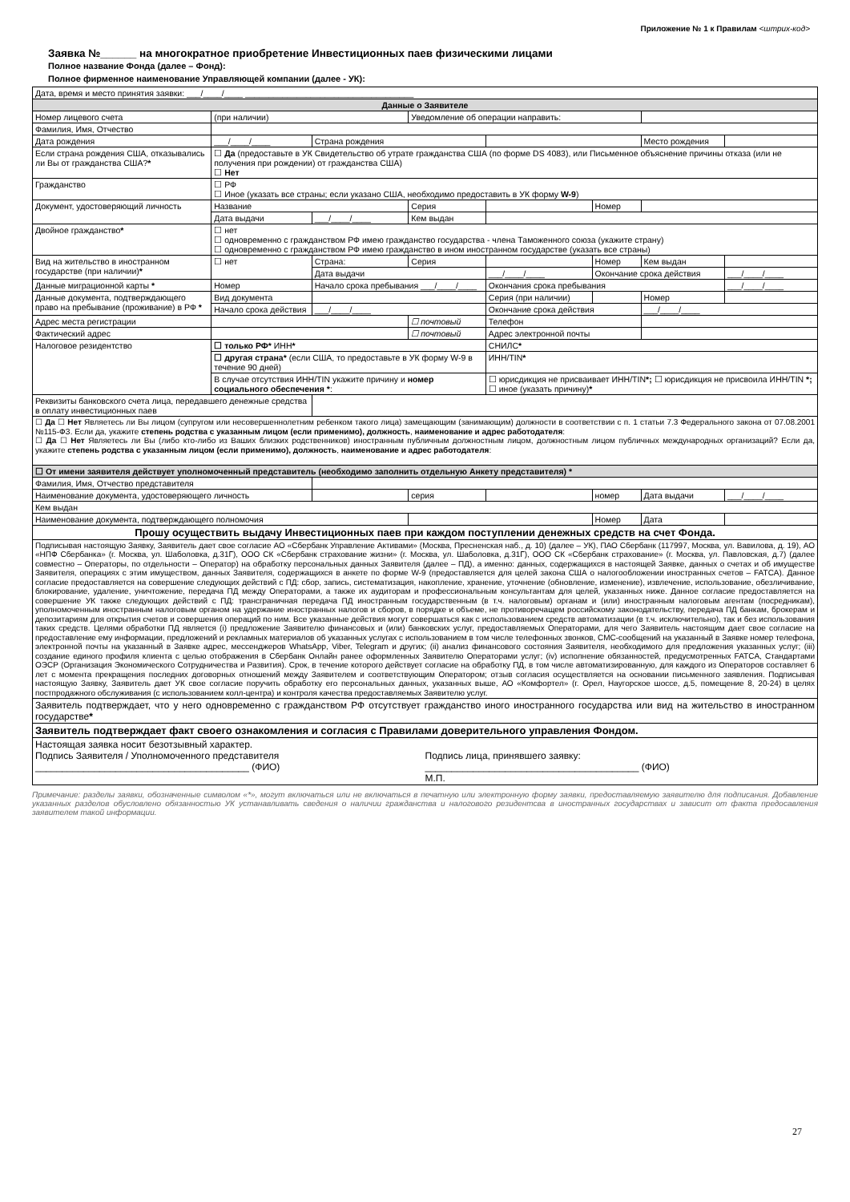Приложение № 1 к Правилам <штрих-код>
Заявка №______ на многократное приобретение Инвестиционных паев физическими лицами
Полное название Фонда (далее – Фонд):
Полное фирменное наименование Управляющей компании (далее - УК):
| Дата, время и место принятия заявки: ___/____/____ ____________________________________ | | | | | | | |
| Данные о Заявителе | | | | | | | |
| Номер лицевого счета | (при наличии) | | Уведомление об операции направить: | | | | |
| Фамилия, Имя, Отчество | | | | | | | |
| Дата рождения | ___/____/____ | Страна рождения | | | | Место рождения | |
| Если страна рождения США, отказывались ли Вы от гражданства США? * | ☐ Да (предоставьте в УК Свидетельство об утрате гражданства США (по форме DS 4083), или Письменное объяснение причины отказа (или не получения при рождении) от гражданства США) ☐ Нет | | | | | | |
| Гражданство | ☐ РФ ☐ Иное (указать все страны; если указано США, необходимо предоставить в УК форму W-9 ) | | | | | | |
| Документ, удостоверяющий личность | Название | | Серия | | Номер | | |
| | Дата выдачи | ___/____/____ | Кем выдан | | | | |
| Двойное гражданство * | ☐ нет ☐ одновременно с гражданством РФ имею гражданство государства - члена Таможенного союза (укажите страну) ☐ одновременно с гражданством РФ имею гражданство в ином иностранном государстве (указать все страны) | | | | | | |
| Вид на жительство в иностранном государстве (при наличии) * | ☐ нет | Страна: | Серия | | Номер | Кем выдан | |
| | | Дата выдачи | | ___/____/____ | Окончание срока действия | | ___/____/____ |
| Данные миграционной карты * | Номер | Начало срока пребывания ___/____/____ | | Окончания срока пребывания | | | ___/____/____ |
| Данные документа, подтверждающего право на пребывание (проживание) в РФ * | Вид документа | | | Серия (при наличии) | | Номер | |
| | Начало срока действия | ___/____/____ | | Окончание срока действия | | ___/____/____ | |
| Адрес места регистрации | | | ☐ почтовый | Телефон | | | |
| Фактический адрес | | | ☐ почтовый | Адрес электронной почты | | | |
| Налоговое резидентство | ☐ только РФ* ИНН * | | | СНИЛС * | | | |
| | ☐ другая страна* (если США, то предоставьте в УК форму W-9 в течение 90 дней) | | | ИНН/TIN * | | | |
| | В случае отсутствия ИНН/TIN укажите причину и номер социального обеспечения * : | | | ☐ юрисдикция не присваивает ИНН/TIN *; ☐ юрисдикция не присвоила ИНН/TIN *; ☐ иное (указать причину) * | | | |
| Реквизиты банковского счета лица, передавшего денежные средства в оплату инвестиционных паев | | | | | | | |
| ☐ Да ☐ Нет Являетесь ли Вы лицом (супругом или несовершеннолетним ребенком такого лица) замещающим (занимающим) должности в соответствии с п. 1 статьи 7.3 Федерального закона от 07.08.2001 №115-ФЗ. Если да, укажите степень родства с указанным лицом (если применимо), должность , наименование и адрес работодателя : ☐ Да ☐ Нет Являетесь ли Вы (либо кто-либо из Ваших близких родственников) иностранным публичным должностным лицом, должностным лицом публичных международных организаций? Если да, укажите степень родства с указанным лицом (если применимо), должность , наименование и адрес работодателя : | | | | | | | |
| ☐ От имени заявителя действует уполномоченный представитель (необходимо заполнить отдельную Анкету представителя) * | | | | | | | |
| Фамилия, Имя, Отчество представителя | | | | | | | |
| Наименование документа, удостоверяющего личность | | | серия | | номер | Дата выдачи | ___/____/____ |
| Кем выдан | | | | | | | |
| Наименование документа, подтверждающего полномочия | | | | | Номер | Дата | |
| Прошу осуществить выдачу Инвестиционных паев при каждом поступлении денежных средств на счет Фонда. | | | | | | | |
| Подписывая настоящую Заявку, Заявитель дает свое согласие АО «Сбербанк Управление Активами» (Москва, Пресненская наб., д. 10) (далее – УК), ПАО Сбербанк (117997, Москва, ул. Вавилова, д. 19), АО «НПФ Сбербанка» (г. Москва, ул. Шаболовка, д.31Г), ООО СК «Сбербанк страхование жизни» (г. Москва, ул. Шаболовка, д.31Г), ООО СК «Сбербанк страхование» (г. Москва, ул. Павловская, д.7) (далее совместно – Операторы, по отдельности – Оператор) на обработку персональных данных Заявителя (далее – ПД), а именно: данных, содержащихся в настоящей Заявке, данных о счетах и об имуществе Заявителя, операциях с этим имуществом, данных Заявителя, содержащихся в анкете по форме W-9 (предоставляется для целей закона США о налогообложении иностранных счетов – FATCA). Данное согласие предоставляется на совершение следующих действий с ПД: сбор, запись, систематизация, накопление, хранение, уточнение (обновление, изменение), извлечение, использование, обезличивание, блокирование, удаление, уничтожение, передача ПД между Операторами, а также их аудиторам и профессиональным консультантам для целей, указанных ниже. Данное согласие предоставляется на совершение УК также следующих действий с ПД: трансграничная передача ПД иностранным государственным (в т.ч. налоговым) органам и (или) иностранным налоговым агентам (посредникам), уполномоченным иностранным налоговым органом на удержание иностранных налогов и сборов, в порядке и объеме, не противоречащем российскому законодательству, передача ПД банкам, брокерам и депозитариям для открытия счетов и совершения операций по ним. Все указанные действия могут совершаться как с использованием средств автоматизации (в т.ч. исключительно), так и без использования таких средств. Целями обработки ПД является (i) предложение Заявителю финансовых и (или) банковских услуг, предоставляемых Операторами, для чего Заявитель настоящим дает свое согласие на предоставление ему информации, предложений и рекламных материалов об указанных услугах с использованием в том числе телефонных звонков, СМС-сообщений на указанный в Заявке номер телефона, электронной почты на указанный в Заявке адрес, мессенджеров WhatsApp, Viber, Telegram и других; (ii) анализ финансового состояния Заявителя, необходимого для предложения указанных услуг; (iii) создание единого профиля клиента с целью отображения в Сбербанк Онлайн ранее оформленных Заявителю Операторами услуг; (iv) исполнение обязанностей, предусмотренных FATCA, Стандартами ОЭСР (Организация Экономического Сотрудничества и Развития). Срок, в течение которого действует согласие на обработку ПД, в том числе автоматизированную, для каждого из Операторов составляет 6 лет с момента прекращения последних договорных отношений между Заявителем и соответствующим Оператором; отзыв согласия осуществляется на основании письменного заявления. Подписывая настоящую Заявку, Заявитель дает УК свое согласие поручить обработку его персональных данных, указанных выше, АО «Комфортел» (г. Орел, Наугорское шоссе, д.5, помещение 8, 20-24) в целях постпродажного обслуживания (с использованием колл-центра) и контроля качества предоставляемых Заявителю услуг. | | | | | | | |
| Заявитель подтверждает, что у него одновременно с гражданством РФ отсутствует гражданство иного иностранного государства или вид на жительство в иностранном государстве * | | | | | | | |
| Заявитель подтверждает факт своего ознакомления и согласия с Правилами доверительного управления Фондом. | | | | | | | |
| Настоящая заявка носит безотзывный характер. Подпись Заявителя / Уполномоченного представителя ________________________________________ (ФИО) Подпись лица, принявшего заявку: ________________________________________ (ФИО) М.П. | | | | | | | |
Примечание: разделы заявки, обозначенные символом «*», могут включаться или не включаться в печатную или электронную форму заявки, предоставляемую заявителю для подписания. Добавление указанных разделов обусловлено обязанностью УК устанавливать сведения о наличии гражданства и налогового резидентсва в иностранных государствах и зависит от факта предосавления заявителем такой информации.
27